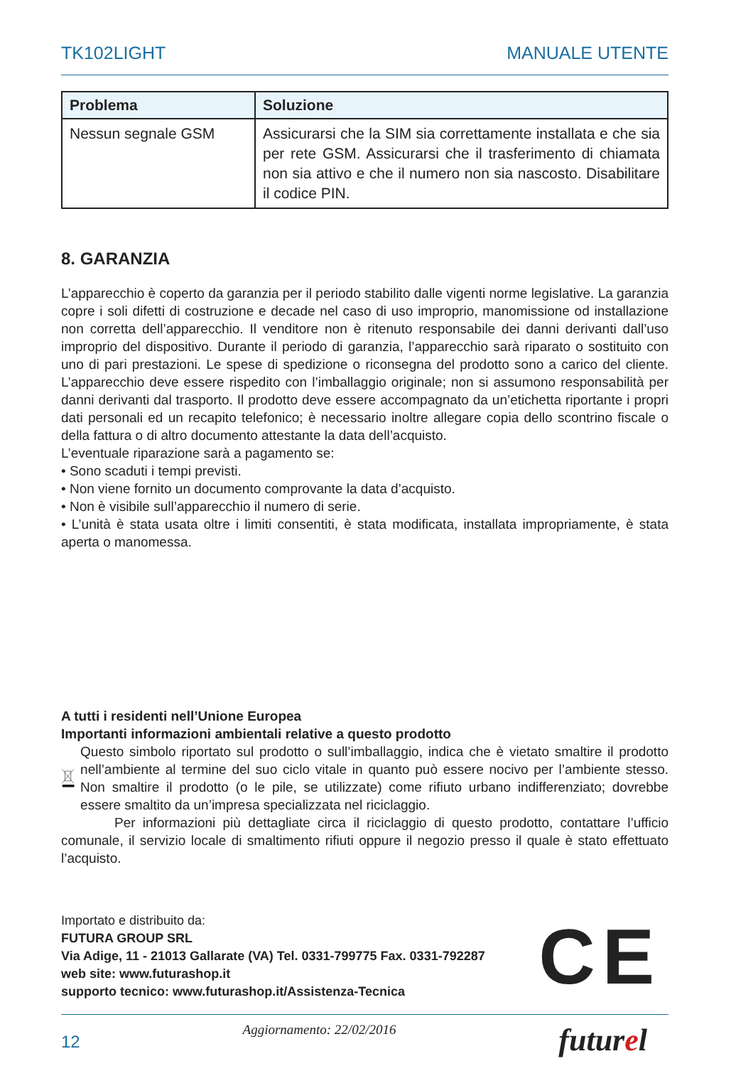TK102LIGHT MANUALE UTENTE
| Problema | Soluzione |
| --- | --- |
| Nessun segnale GSM | Assicurarsi che la SIM sia correttamente installata e che sia per rete GSM. Assicurarsi che il trasferimento di chiamata non sia attivo e che il numero non sia nascosto. Disabilitare il codice PIN. |
8. GARANZIA
L’apparecchio è coperto da garanzia per il periodo stabilito dalle vigenti norme legislative. La garanzia copre i soli difetti di costruzione e decade nel caso di uso improprio, manomissione od installazione non corretta dell’apparecchio. Il venditore non è ritenuto responsabile dei danni derivanti dall’uso improprio del dispositivo. Durante il periodo di garanzia, l’apparecchio sarà riparato o sostituito con uno di pari prestazioni. Le spese di spedizione o riconsegna del prodotto sono a carico del cliente. L’apparecchio deve essere rispedito con l’imballaggio originale; non si assumono responsabilità per danni derivanti dal trasporto. Il prodotto deve essere accompagnato da un’etichetta riportante i propri dati personali ed un recapito telefonico; è necessario inoltre allegare copia dello scontrino fiscale o della fattura o di altro documento attestante la data dell’acquisto.
L’eventuale riparazione sarà a pagamento se:
• Sono scaduti i tempi previsti.
• Non viene fornito un documento comprovante la data d’acquisto.
• Non è visibile sull’apparecchio il numero di serie.
• L’unità è stata usata oltre i limiti consentiti, è stata modificata, installata impropriamente, è stata aperta o manomessa.
A tutti i residenti nell’Unione Europea
Importanti informazioni ambientali relative a questo prodotto
Questo simbolo riportato sul prodotto o sull’imballaggio, indica che è vietato smaltire il prodotto nell’ambiente al termine del suo ciclo vitale in quanto può essere nocivo per l’ambiente stesso. Non smaltire il prodotto (o le pile, se utilizzate) come rifiuto urbano indifferenziato; dovrebbe essere smaltito da un’impresa specializzata nel riciclaggio.
Per informazioni più dettagliate circa il riciclaggio di questo prodotto, contattare l’ufficio comunale, il servizio locale di smaltimento rifiuti oppure il negozio presso il quale è stato effettuato l’acquisto.
Importato e distribuito da:
FUTURA GROUP SRL
Via Adige, 11 - 21013 Gallarate (VA) Tel. 0331-799775 Fax. 0331-792287
web site: www.futurashop.it
supporto tecnico: www.futurashop.it/Assistenza-Tecnica
CE
12 Aggiornamento: 22/02/2016 futurel